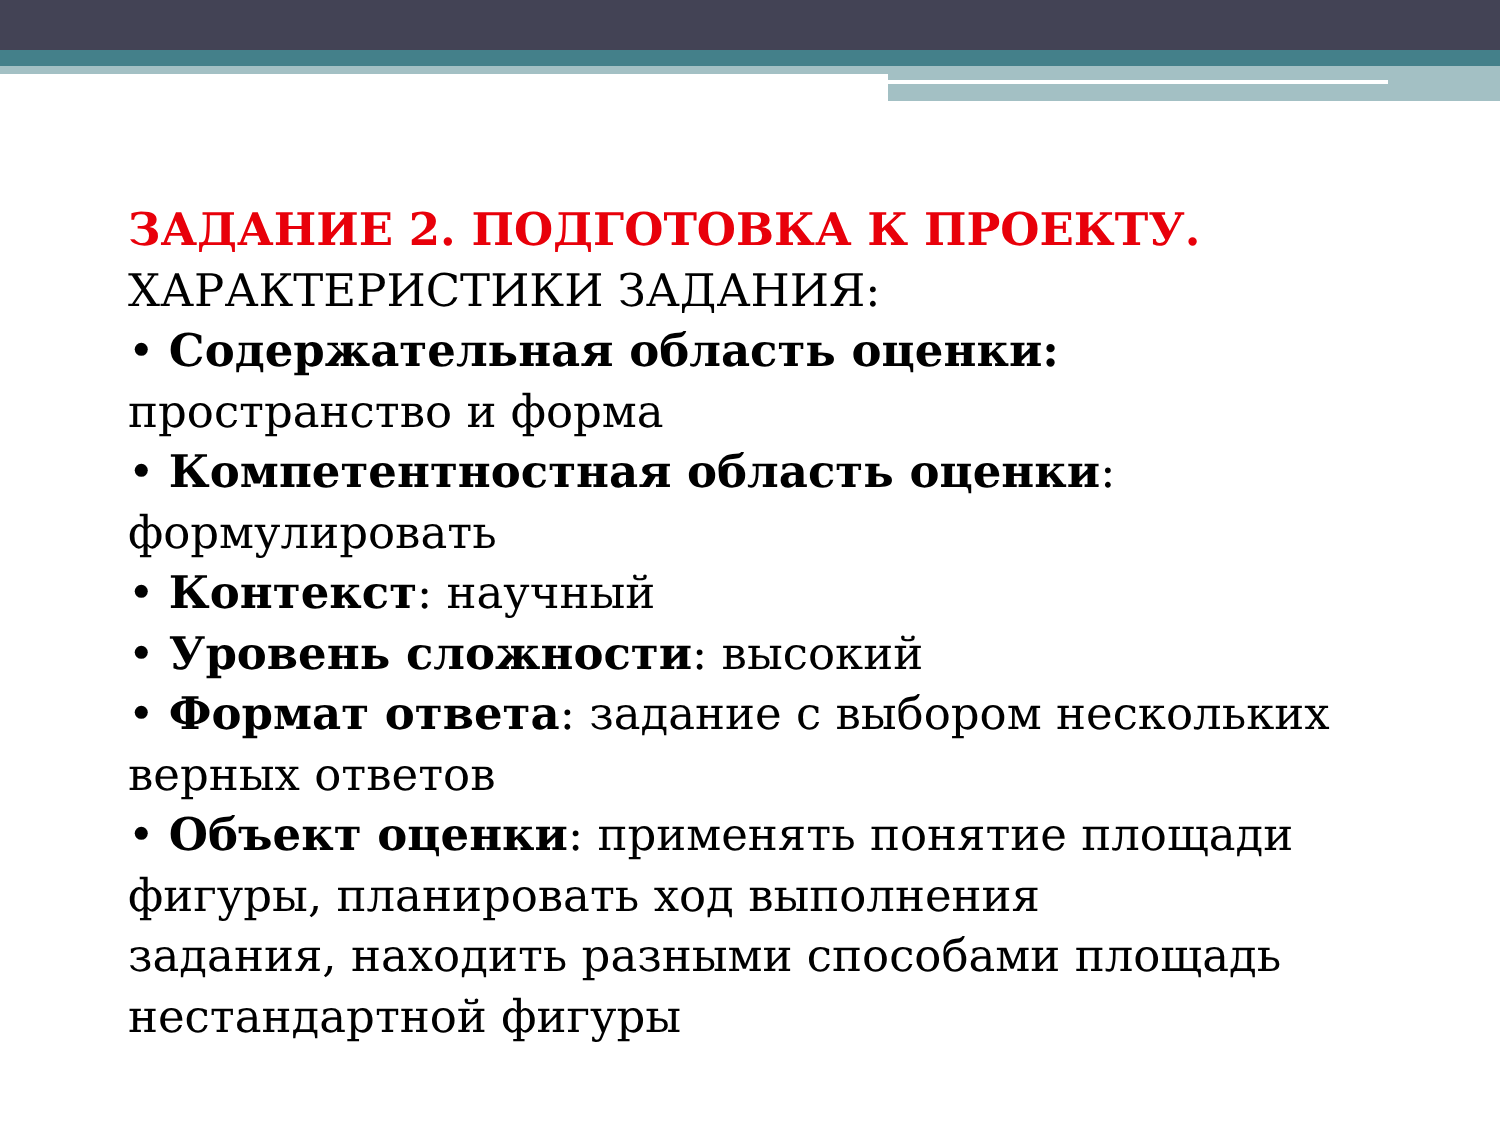ЗАДАНИЕ 2. ПОДГОТОВКА К ПРОЕКТУ.
ХАРАКТЕРИСТИКИ ЗАДАНИЯ:
• Содержательная область оценки: пространство и форма
• Компетентностная область оценки: формулировать
• Контекст: научный
• Уровень сложности: высокий
• Формат ответа: задание с выбором нескольких верных ответов
• Объект оценки: применять понятие площади фигуры, планировать ход выполнения
задания, находить разными способами площадь нестандартной фигуры